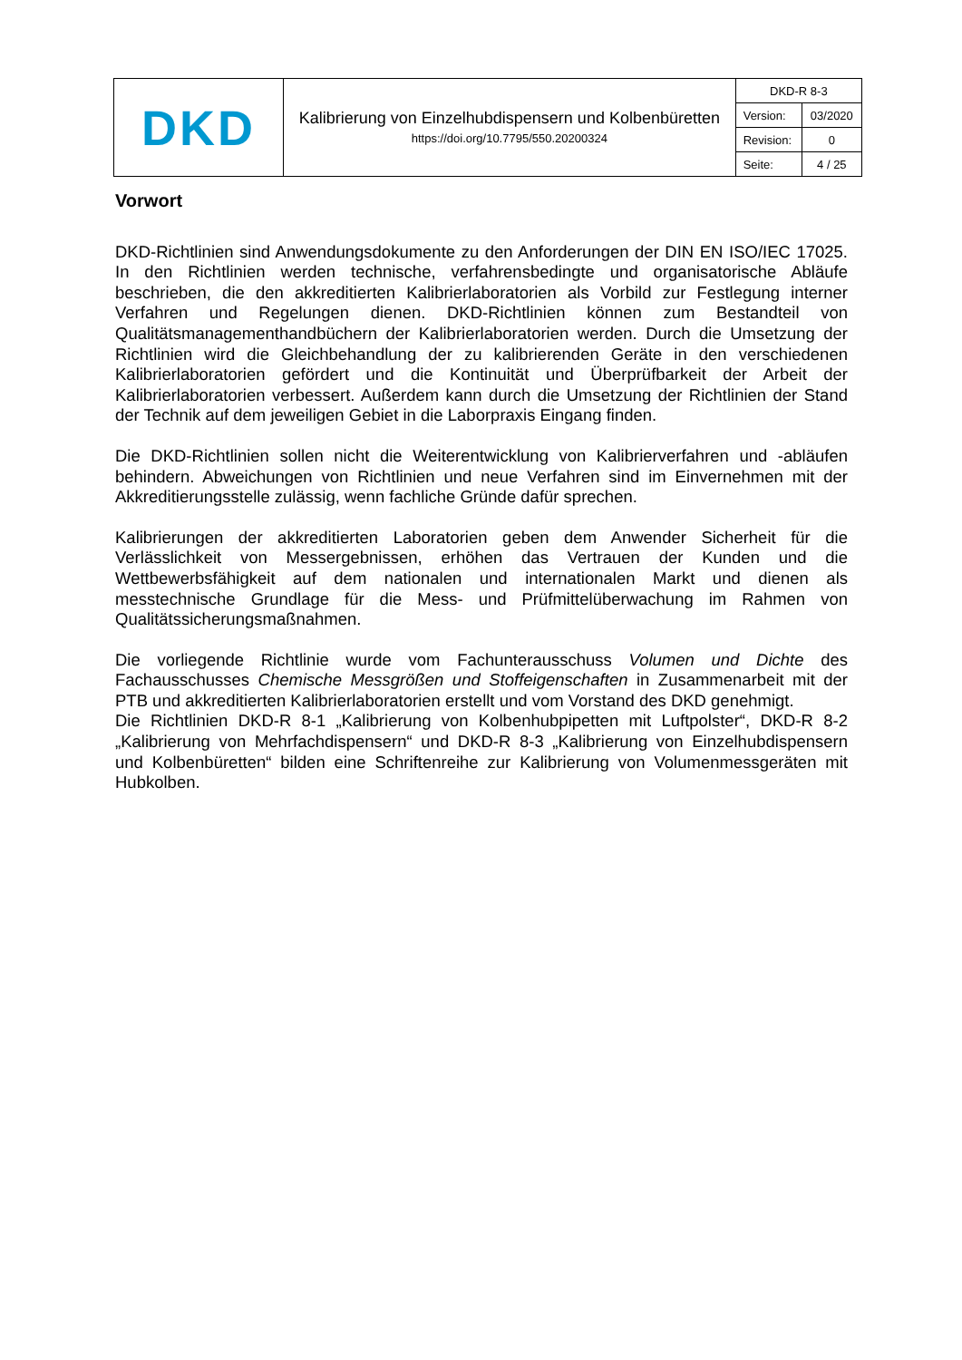| DKD | Kalibrierung von Einzelhubdispensern und Kolbenbüretten https://doi.org/10.7795/550.20200324 | DKD-R 8-3 | |
| | | Version: | 03/2020 |
| | | Revision: | 0 |
| | | Seite: | 4 / 25 |
Vorwort
DKD-Richtlinien sind Anwendungsdokumente zu den Anforderungen der DIN EN ISO/IEC 17025. In den Richtlinien werden technische, verfahrensbedingte und organisatorische Abläufe beschrieben, die den akkreditierten Kalibrierlaboratorien als Vorbild zur Festlegung interner Verfahren und Regelungen dienen. DKD-Richtlinien können zum Bestandteil von Qualitätsmanagementhandbüchern der Kalibrierlaboratorien werden. Durch die Umsetzung der Richtlinien wird die Gleichbehandlung der zu kalibrierenden Geräte in den verschiedenen Kalibrierlaboratorien gefördert und die Kontinuität und Überprüfbarkeit der Arbeit der Kalibrierlaboratorien verbessert. Außerdem kann durch die Umsetzung der Richtlinien der Stand der Technik auf dem jeweiligen Gebiet in die Laborpraxis Eingang finden.
Die DKD-Richtlinien sollen nicht die Weiterentwicklung von Kalibrierverfahren und -abläufen behindern. Abweichungen von Richtlinien und neue Verfahren sind im Einvernehmen mit der Akkreditierungsstelle zulässig, wenn fachliche Gründe dafür sprechen.
Kalibrierungen der akkreditierten Laboratorien geben dem Anwender Sicherheit für die Verlässlichkeit von Messergebnissen, erhöhen das Vertrauen der Kunden und die Wettbewerbsfähigkeit auf dem nationalen und internationalen Markt und dienen als messtechnische Grundlage für die Mess- und Prüfmittelüberwachung im Rahmen von Qualitätssicherungsmaßnahmen.
Die vorliegende Richtlinie wurde vom Fachunterausschuss Volumen und Dichte des Fachausschusses Chemische Messgrößen und Stoffeigenschaften in Zusammenarbeit mit der PTB und akkreditierten Kalibrierlaboratorien erstellt und vom Vorstand des DKD genehmigt.
Die Richtlinien DKD-R 8-1 „Kalibrierung von Kolbenhubpipetten mit Luftpolster“, DKD-R 8-2 „Kalibrierung von Mehrfachdispensern“ und DKD-R 8-3 „Kalibrierung von Einzelhubdispensern und Kolbenbüretten“ bilden eine Schriftenreihe zur Kalibrierung von Volumenmessgeräten mit Hubkolben.